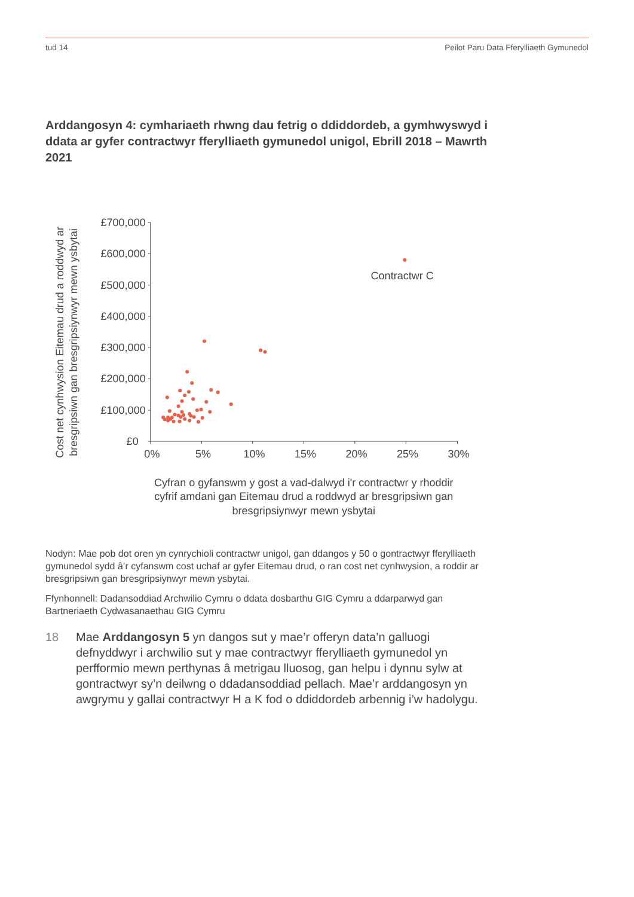tud 14 Peilot Paru Data Fferylliaeth Gymunedol
Arddangosyn 4: cymhariaeth rhwng dau fetrig o ddiddordeb, a gymhwyswyd i ddata ar gyfer contractwyr fferylliaeth gymunedol unigol, Ebrill 2018 – Mawrth 2021
£700,000
£600,000
£500,000
£400,000
£300,000
£200,000
£100,000
£0
0%
5%
10%
15%
20%
25%
30%
Cyfran o gyfanswm y gost a vad-dalwyd i'r contractwr y rhoddir
cyfrif amdani gan Eitemau drud a roddwyd ar bresgripsiwn gan
bresgripsiynwyr mewn ysbytai
Cost net cynhwysion Eitemau drud a roddwyd ar
bresgripsiwn gan bresgripsiynwyr mewn ysbytai
Contractwr C
Nodyn: Mae pob dot oren yn cynrychioli contractwr unigol, gan ddangos y 50 o gontractwyr fferylliaeth gymunedol sydd â’r cyfanswm cost uchaf ar gyfer Eitemau drud, o ran cost net cynhwysion, a roddir ar bresgripsiwn gan bresgripsiynwyr mewn ysbytai.
Ffynhonnell: Dadansoddiad Archwilio Cymru o ddata dosbarthu GIG Cymru a ddarparwyd gan Bartneriaeth Cydwasanaethau GIG Cymru
18 Mae Arddangosyn 5 yn dangos sut y mae’r offeryn data’n galluogi defnyddwyr i archwilio sut y mae contractwyr fferylliaeth gymunedol yn perfformio mewn perthynas â metrigau lluosog, gan helpu i dynnu sylw at gontractwyr sy’n deilwng o ddadansoddiad pellach. Mae’r arddangosyn yn awgrymu y gallai contractwyr H a K fod o ddiddordeb arbennig i’w hadolygu.